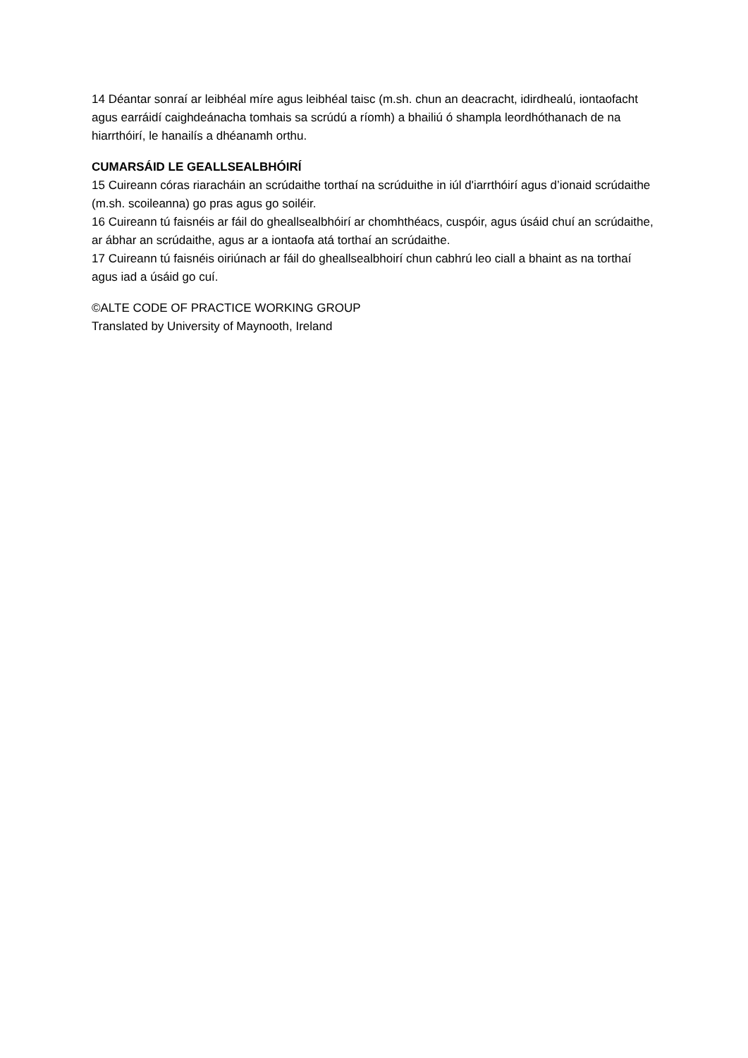14 Déantar sonraí ar leibhéal míre agus leibhéal taisc (m.sh. chun an deacracht, idirdhealú, iontaofacht agus earráidí caighdeánacha tomhais sa scrúdú a ríomh) a bhailiú ó shampla leordhóthanach de na hiarrthóirí, le hanailís a dhéanamh orthu.
CUMARSÁID LE GEALLSEALBHÓIRÍ
15 Cuireann córas riaracháin an scrúdaithe torthaí na scrúduithe in iúl d'iarrthóirí agus d’ionaid scrúdaithe (m.sh. scoileanna) go pras agus go soiléir.
16 Cuireann tú faisnéis ar fáil do gheallsealbhóirí ar chomhthéacs, cuspóir, agus úsáid chuí an scrúdaithe, ar ábhar an scrúdaithe, agus ar a iontaofa atá torthaí an scrúdaithe.
17 Cuireann tú faisnéis oiriúnach ar fáil do gheallsealbhoirí chun cabhrú leo ciall a bhaint as na torthaí agus iad a úsáid go cuí.
©ALTE CODE OF PRACTICE WORKING GROUP
Translated by University of Maynooth, Ireland